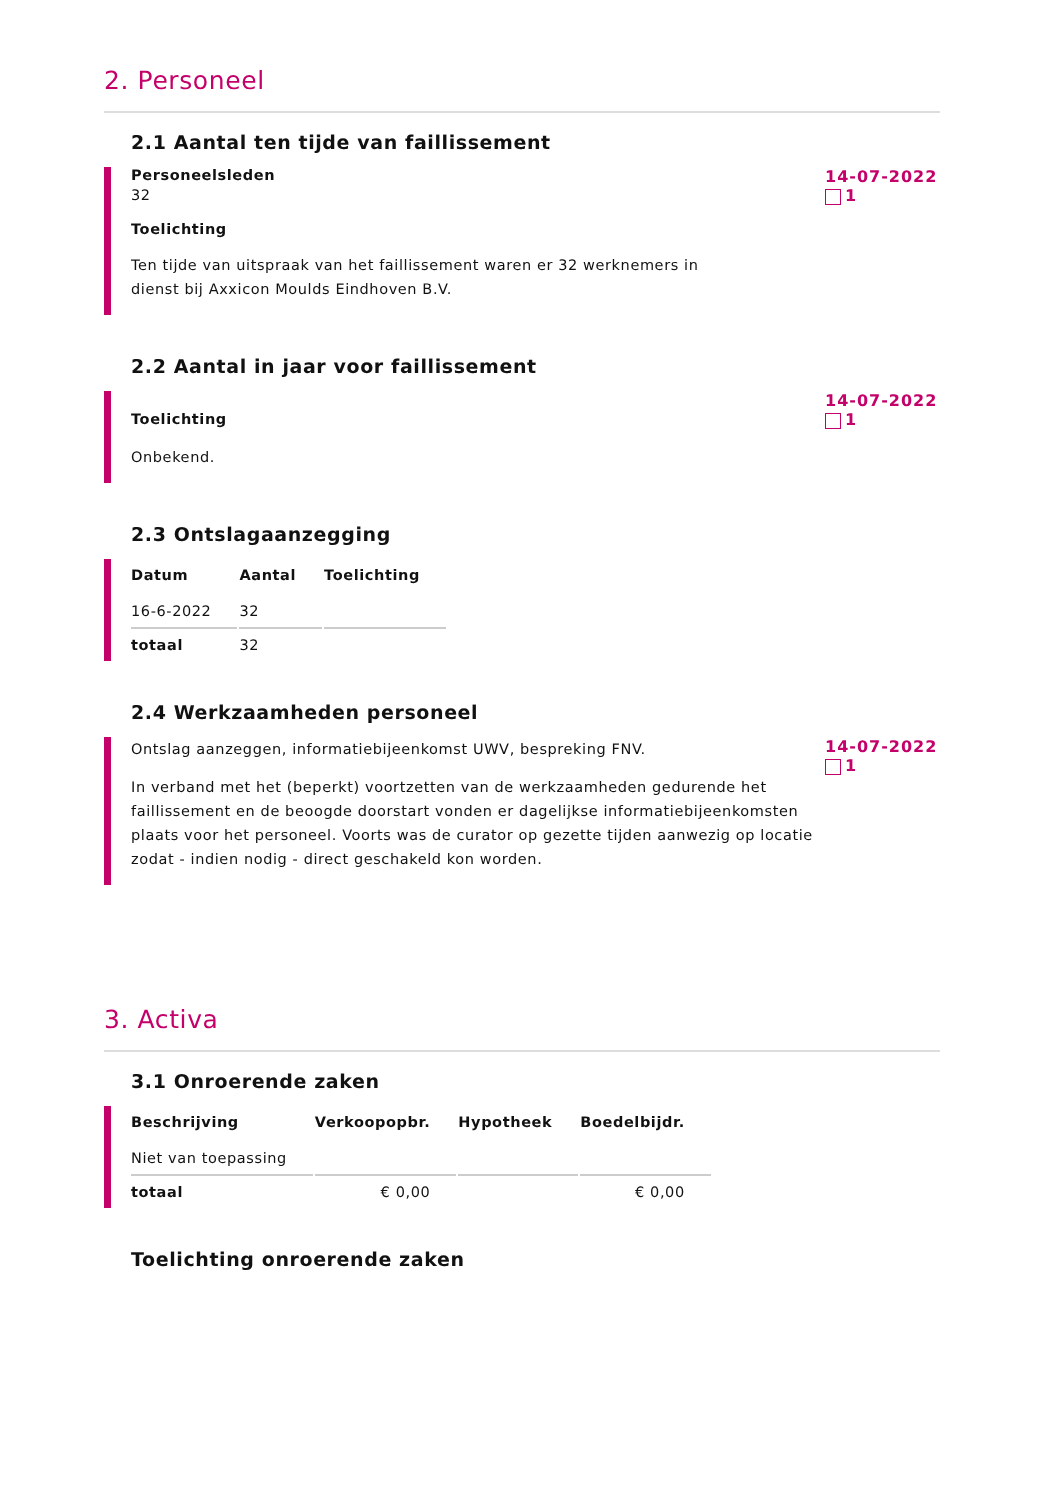2. Personeel
2.1 Aantal ten tijde van faillissement
Personeelsleden
32
Toelichting
Ten tijde van uitspraak van het faillissement waren er 32 werknemers in
dienst bij Axxicon Moulds Eindhoven B.V.
14-07-2022
1
2.2 Aantal in jaar voor faillissement
Toelichting
Onbekend.
14-07-2022
1
2.3 Ontslagaanzegging
| Datum | Aantal | Toelichting |
| --- | --- | --- |
| 16-6-2022 | 32 | |
| totaal | 32 | |
2.4 Werkzaamheden personeel
Ontslag aanzeggen, informatiebijeenkomst UWV, bespreking FNV.
In verband met het (beperkt) voortzetten van de werkzaamheden gedurende het faillissement en de beoogde doorstart vonden er dagelijkse informatiebijeenkomsten plaats voor het personeel. Voorts was de curator op gezette tijden aanwezig op locatie zodat - indien nodig - direct geschakeld kon worden.
14-07-2022
1
3. Activa
3.1 Onroerende zaken
| Beschrijving | Verkoopopbr. | Hypotheek | Boedelbijdr. |
| --- | --- | --- | --- |
| Niet van toepassing | | | |
| totaal | € 0,00 | | € 0,00 |
Toelichting onroerende zaken